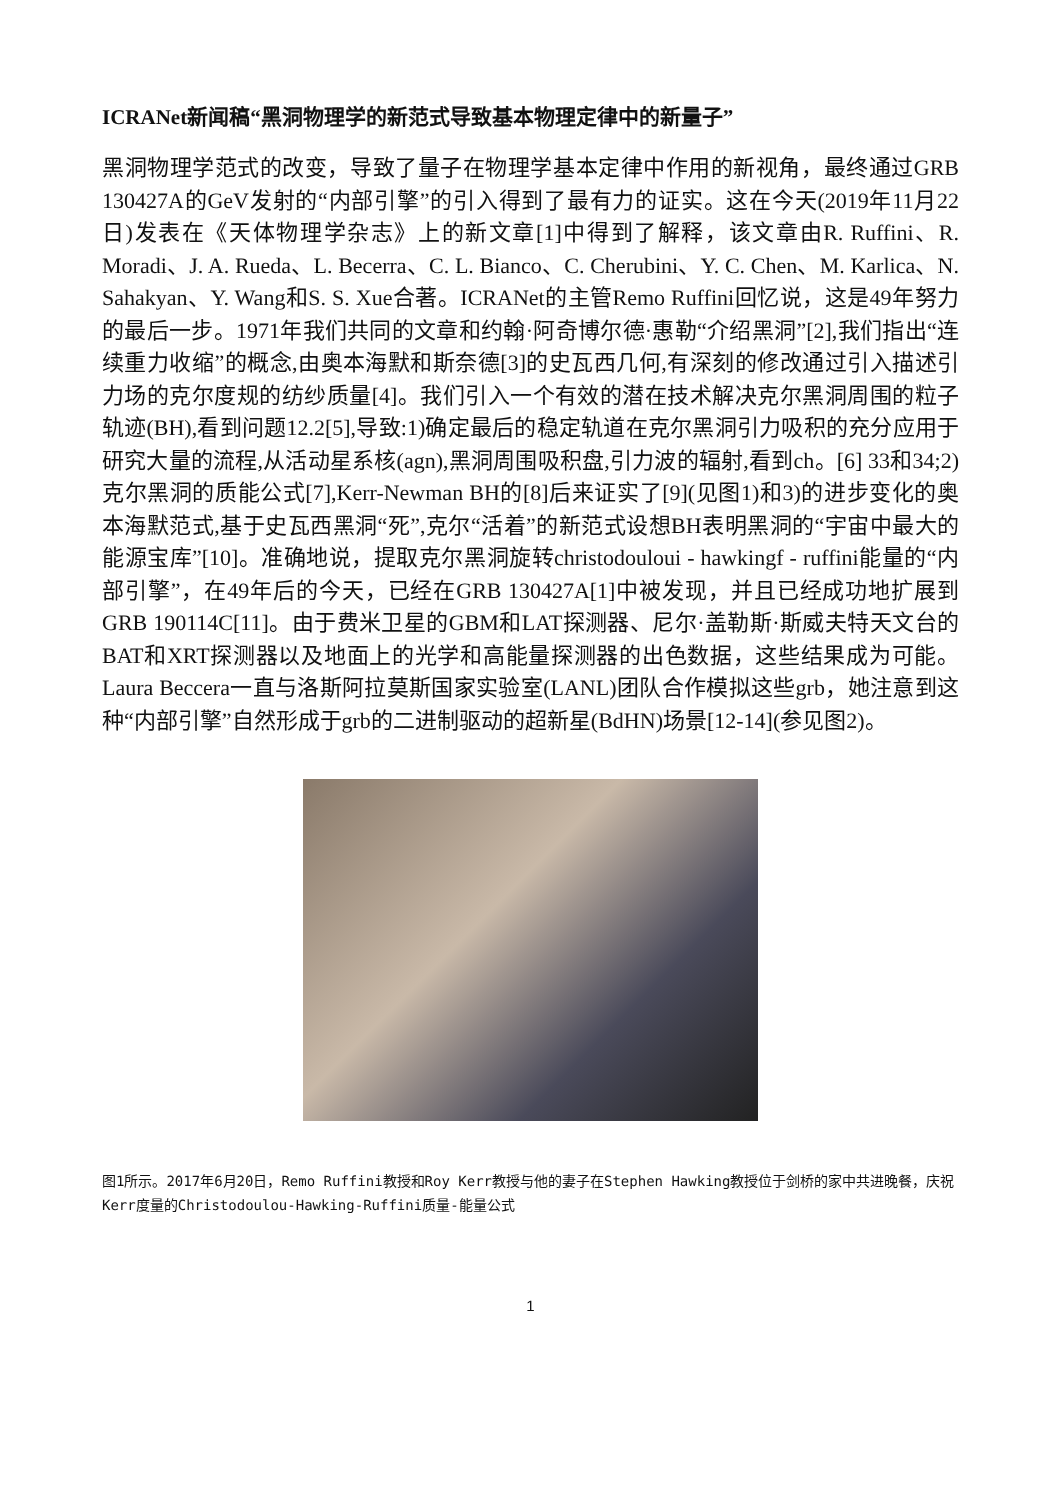ICRANet新闻稿“黑洞物理学的新范式导致基本物理定律中的新量子”
黑洞物理学范式的改变，导致了量子在物理学基本定律中作用的新视角，最终通过GRB 130427A的GeV发射的“内部引擎”的引入得到了最有力的证实。这在今天(2019年11月22日)发表在《天体物理学杂志》上的新文章[1]中得到了解释，该文章由R. Ruffini、R. Moradi、J. A. Rueda、L. Becerra、C. L. Bianco、C. Cherubini、Y. C. Chen、M. Karlica、N. Sahakyan、Y. Wang和S. S. Xue合著。ICRANet的主管Remo Ruffini回忆说，这是49年努力的最后一步。1971年我们共同的文章和约翰·阿奇博尔德·惠勒“介绍黑洞”[2],我们指出“连续重力收缩”的概念,由奥本海默和斯奈德[3]的史瓦西几何,有深刻的修改通过引入描述引力场的克尔度规的纺纱质量[4]。我们引入一个有效的潜在技术解决克尔黑洞周围的粒子轨迹(BH),看到问题12.2[5],导致:1)确定最后的稳定轨道在克尔黑洞引力吸积的充分应用于研究大量的流程,从活动星系核(agn),黑洞周围吸积盘,引力波的辐射,看到ch。[6] 33和34;2)克尔黑洞的质能公式[7],Kerr-Newman BH的[8]后来证实了[9](见图1)和3)的进步变化的奥本海默范式,基于史瓦西黑洞“死”,克尔“活着”的新范式设想BH表明黑洞的“宇宙中最大的能源宝库”[10]。准确地说，提取克尔黑洞旋转christodouloui - hawkingf - ruffini能量的“内部引擎”，在49年后的今天，已经在GRB 130427A[1]中被发现，并且已经成功地扩展到GRB 190114C[11]。由于费米卫星的GBM和LAT探测器、尼尔·盖勒斯·斯威夫特天文台的BAT和XRT探测器以及地面上的光学和高能量探测器的出色数据，这些结果成为可能。Laura Beccera一直与洛斯阿拉莫斯国家实验室(LANL)团队合作模拟这些grb，她注意到这种“内部引擎”自然形成于grb的二进制驱动的超新星(BdHN)场景[12-14](参见图2)。
图1所示。2017年6月20日，Remo Ruffini教授和Roy Kerr教授与他的妻子在Stephen Hawking教授位于剑桥的家中共进晚餐，庆祝Kerr度量的Christodoulou-Hawking-Ruffini质量-能量公式
1